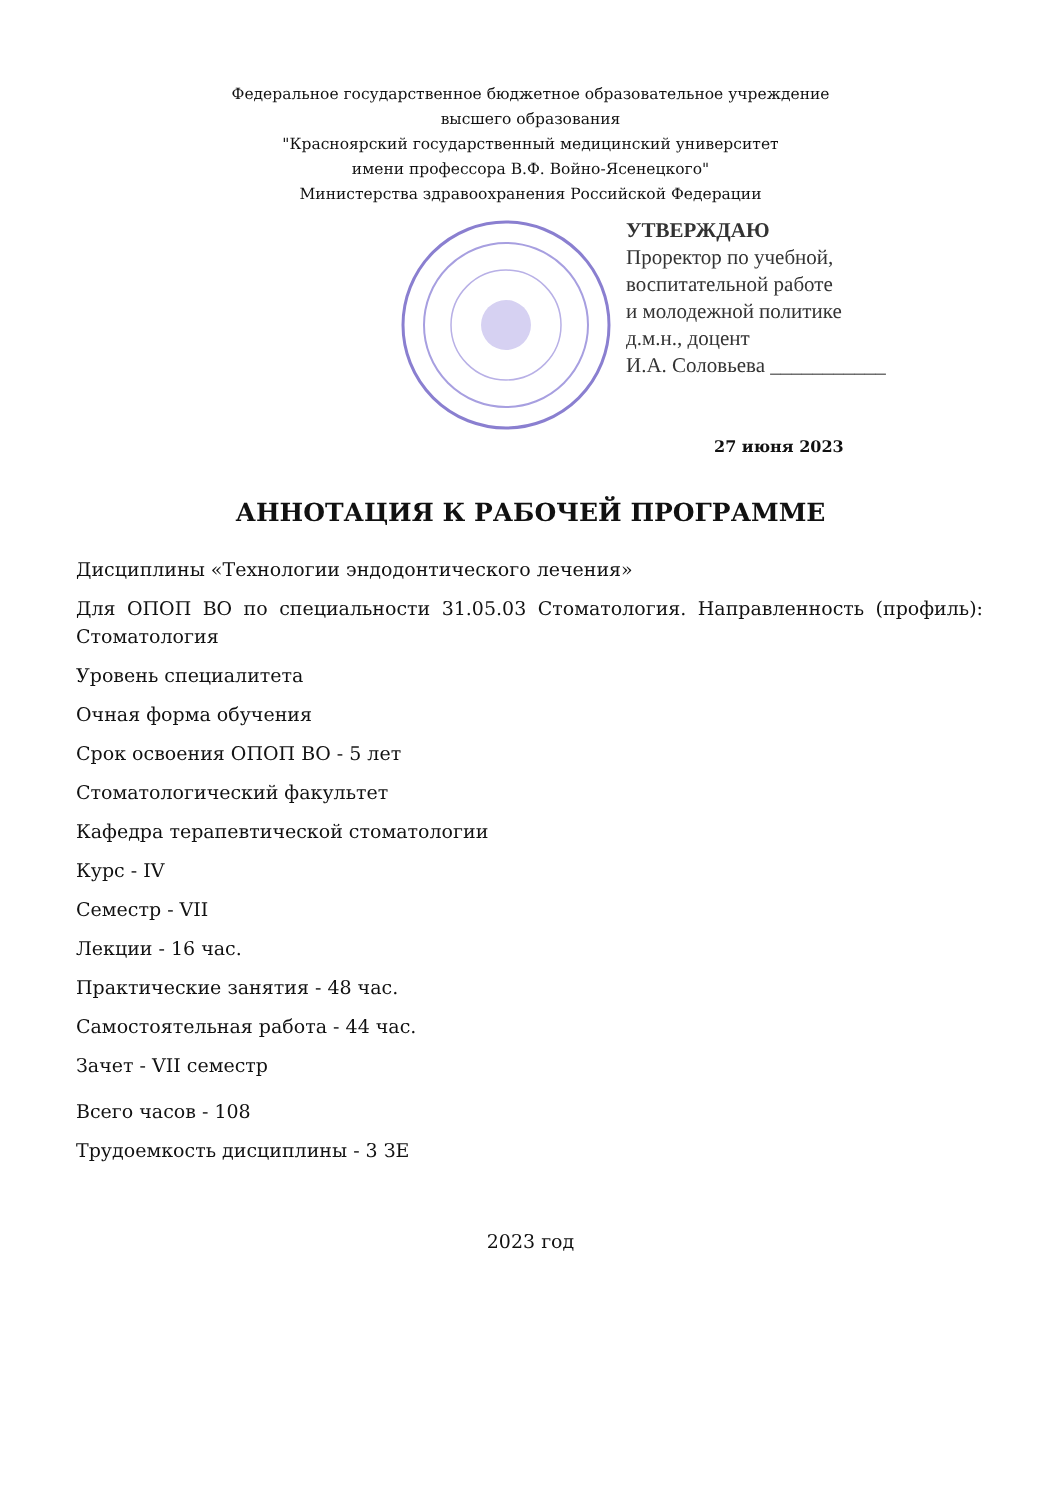Федеральное государственное бюджетное образовательное учреждение
высшего образования
"Красноярский государственный медицинский университет
имени профессора В.Ф. Войно-Ясенецкого"
Министерства здравоохранения Российской Федерации
УТВЕРЖДАЮ
Проректор по учебной,
воспитательной работе
и молодежной политике
д.м.н., доцент
И.А. Соловьева ___________
27 июня 2023
АННОТАЦИЯ К РАБОЧЕЙ ПРОГРАММЕ
Дисциплины «Технологии эндодонтического лечения»
Для ОПОП ВО по специальности 31.05.03 Стоматология. Направленность (профиль): Стоматология
Уровень специалитета
Очная форма обучения
Срок освоения ОПОП ВО - 5 лет
Стоматологический факультет
Кафедра терапевтической стоматологии
Курс - IV
Семестр - VII
Лекции - 16 час.
Практические занятия - 48 час.
Самостоятельная работа - 44 час.
Зачет - VII семестр
Всего часов - 108
Трудоемкость дисциплины - 3 ЗЕ
2023 год